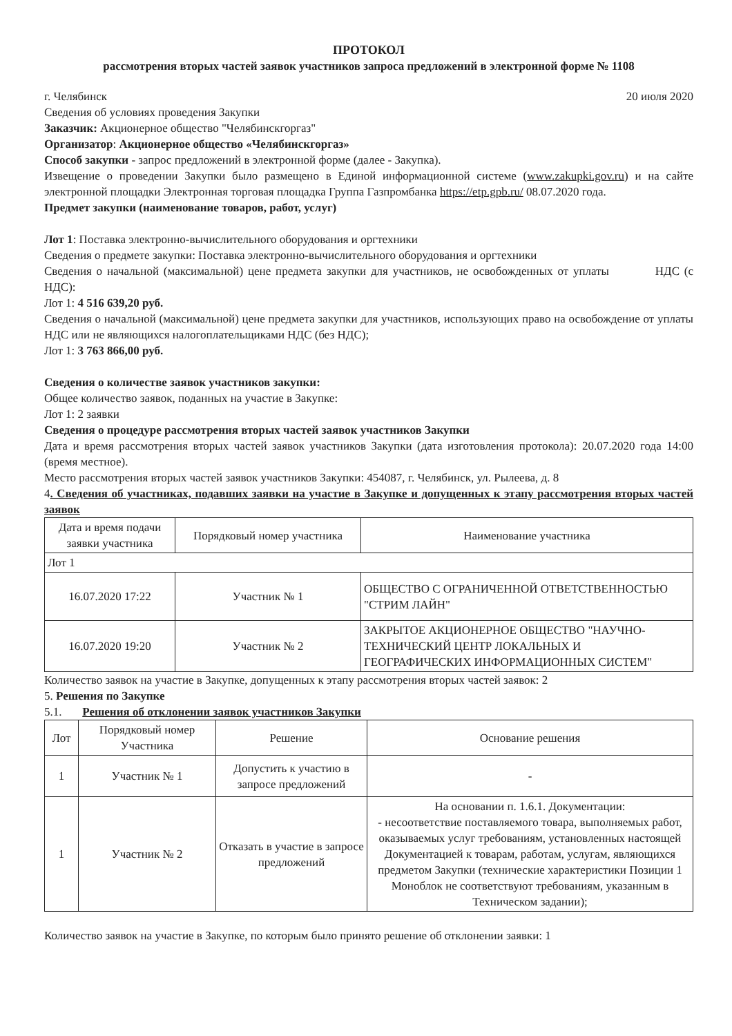ПРОТОКОЛ
рассмотрения вторых частей заявок участников запроса предложений в электронной форме № 1108
г. Челябинск 20 июля 2020
Сведения об условиях проведения Закупки
Заказчик: Акционерное общество "Челябинскгоргаз"
Организатор: Акционерное общество «Челябинскгоргаз»
Способ закупки - запрос предложений в электронной форме (далее - Закупка).
Извещение о проведении Закупки было размещено в Единой информационной системе (www.zakupki.gov.ru) и на сайте электронной площадки Электронная торговая площадка Группа Газпромбанка https://etp.gpb.ru/ 08.07.2020 года.
Предмет закупки (наименование товаров, работ, услуг)
Лот 1: Поставка электронно-вычислительного оборудования и оргтехники
Сведения о предмете закупки: Поставка электронно-вычислительного оборудования и оргтехники
Сведения о начальной (максимальной) цене предмета закупки для участников, не освобожденных от уплаты НДС (с НДС):
Лот 1: 4 516 639,20 руб.
Сведения о начальной (максимальной) цене предмета закупки для участников, использующих право на освобождение от уплаты НДС или не являющихся налогоплательщиками НДС (без НДС);
Лот 1: 3 763 866,00 руб.
Сведения о количестве заявок участников закупки:
Общее количество заявок, поданных на участие в Закупке:
Лот 1: 2 заявки
Сведения о процедуре рассмотрения вторых частей заявок участников Закупки
Дата и время рассмотрения вторых частей заявок участников Закупки (дата изготовления протокола): 20.07.2020 года 14:00 (время местное).
Место рассмотрения вторых частей заявок участников Закупки: 454087, г. Челябинск, ул. Рылеева, д. 8
4. Сведения об участниках, подавших заявки на участие в Закупке и допущенных к этапу рассмотрения вторых частей заявок
| Дата и время подачи заявки участника | Порядковый номер участника | Наименование участника |
| --- | --- | --- |
| Лот 1 | | |
| 16.07.2020 17:22 | Участник № 1 | ОБЩЕСТВО С ОГРАНИЧЕННОЙ ОТВЕТСТВЕННОСТЬЮ "СТРИМ ЛАЙН" |
| 16.07.2020 19:20 | Участник № 2 | ЗАКРЫТОЕ АКЦИОНЕРНОЕ ОБЩЕСТВО "НАУЧНО-ТЕХНИЧЕСКИЙ ЦЕНТР ЛОКАЛЬНЫХ И ГЕОГРАФИЧЕСКИХ ИНФОРМАЦИОННЫХ СИСТЕМ" |
Количество заявок на участие в Закупке, допущенных к этапу рассмотрения вторых частей заявок: 2
5. Решения по Закупке
5.1. Решения об отклонении заявок участников Закупки
| Лот | Порядковый номер Участника | Решение | Основание решения |
| --- | --- | --- | --- |
| 1 | Участник № 1 | Допустить к участию в запросе предложений | - |
| 1 | Участник № 2 | Отказать в участие в запросе предложений | На основании п. 1.6.1. Документации: - несоответствие поставляемого товара, выполняемых работ, оказываемых услуг требованиям, установленных настоящей Документацией к товарам, работам, услугам, являющихся предметом Закупки (технические характеристики Позиции 1 Моноблок не соответствуют требованиям, указанным в Техническом задании); |
Количество заявок на участие в Закупке, по которым было принято решение об отклонении заявки: 1